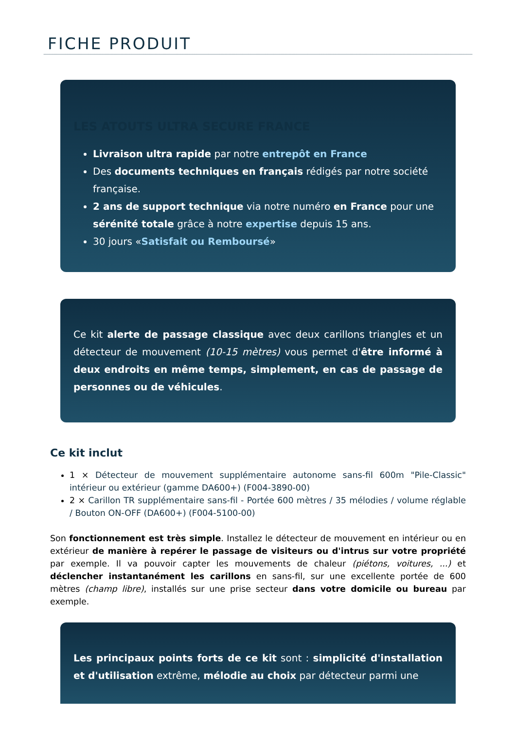FICHE PRODUIT
LES ATOUTS ULTRA SECURE FRANCE
Livraison ultra rapide par notre entrepôt en France
Des documents techniques en français rédigés par notre société française.
2 ans de support technique via notre numéro en France pour une sérénité totale grâce à notre expertise depuis 15 ans.
30 jours «Satisfait ou Remboursé»
Ce kit alerte de passage classique avec deux carillons triangles et un détecteur de mouvement (10-15 mètres) vous permet d'être informé à deux endroits en même temps, simplement, en cas de passage de personnes ou de véhicules.
Ce kit inclut
1 × Détecteur de mouvement supplémentaire autonome sans-fil 600m "Pile-Classic" intérieur ou extérieur (gamme DA600+) (F004-3890-00)
2 × Carillon TR supplémentaire sans-fil - Portée 600 mètres / 35 mélodies / volume réglable / Bouton ON-OFF (DA600+) (F004-5100-00)
Son fonctionnement est très simple. Installez le détecteur de mouvement en intérieur ou en extérieur de manière à repérer le passage de visiteurs ou d'intrus sur votre propriété par exemple. Il va pouvoir capter les mouvements de chaleur (piétons, voitures, ...) et déclencher instantanément les carillons en sans-fil, sur une excellente portée de 600 mètres (champ libre), installés sur une prise secteur dans votre domicile ou bureau par exemple.
Les principaux points forts de ce kit sont : simplicité d'installation et d'utilisation extrême, mélodie au choix par détecteur parmi une